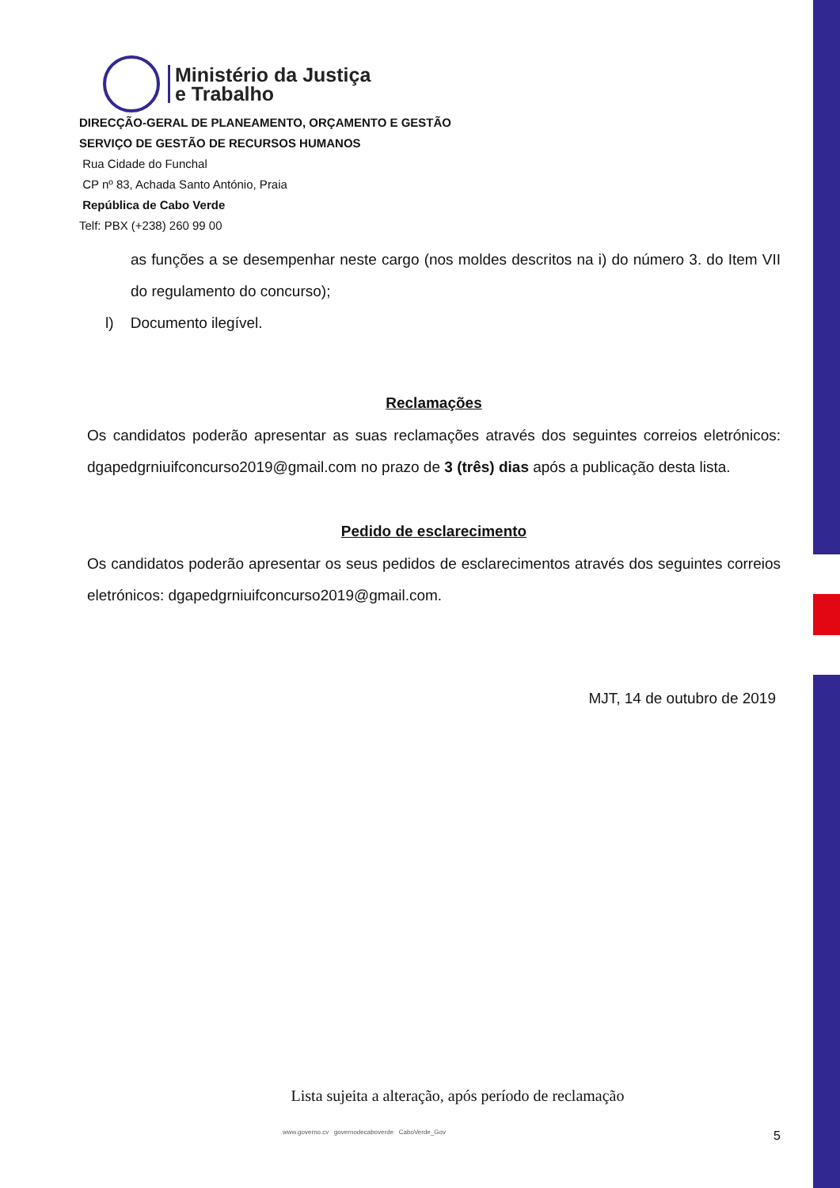Ministério da Justiça
e Trabalho
DIRECÇÃO-GERAL DE PLANEAMENTO, ORÇAMENTO E GESTÃO
SERVIÇO DE GESTÃO DE RECURSOS HUMANOS
Rua Cidade do Funchal
CP nº 83, Achada Santo António, Praia
República de Cabo Verde
Telf: PBX (+238) 260 99 00
as funções a se desempenhar neste cargo (nos moldes descritos na i) do número 3. do Item VII do regulamento do concurso);
l) Documento ilegível.
Reclamações
Os candidatos poderão apresentar as suas reclamações através dos seguintes correios eletrónicos: dgapedgrniuifconcurso2019@gmail.com no prazo de 3 (três) dias após a publicação desta lista.
Pedido de esclarecimento
Os candidatos poderão apresentar os seus pedidos de esclarecimentos através dos seguintes correios eletrónicos: dgapedgrniuifconcurso2019@gmail.com.
MJT, 14 de outubro de 2019
Lista sujeita a alteração, após período de reclamação
www.governo.cv governodecaboverde CaboVerde_Gov 5